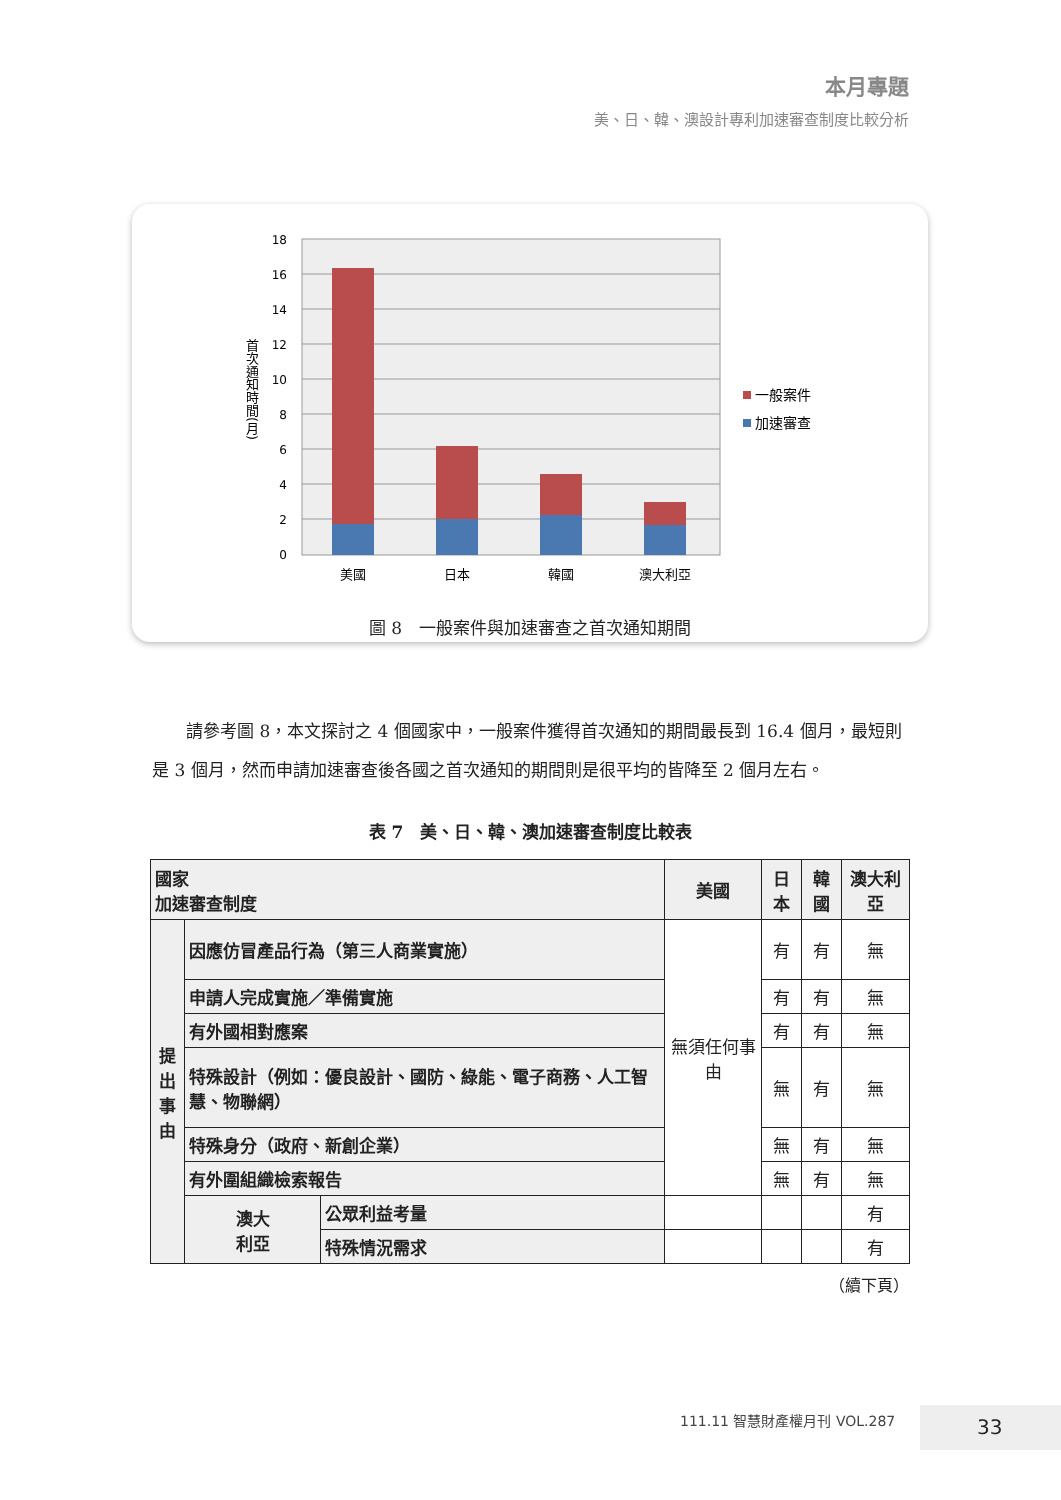本月專題
美、日、韓、澳設計專利加速審查制度比較分析
18
16
14
12
10
8
6
4
2
0
首次通知時間(月)
美國
日本
韓國
澳大利亞
一般案件
加速審查
圖 8　一般案件與加速審查之首次通知期間
請參考圖 8，本文探討之 4 個國家中，一般案件獲得首次通知的期間最長到 16.4 個月，最短則是 3 個月，然而申請加速審查後各國之首次通知的期間則是很平均的皆降至 2 個月左右。
表 7　美、日、韓、澳加速審查制度比較表
| 國家 加速審查制度 | | | 美國 | 日本 | 韓國 | 澳大利亞 |
| --- | --- | --- | --- | --- | --- | --- |
| 提出事由 | 因應仿冒產品行為（第三人商業實施） | | 無須任何事由 | 有 | 有 | 無 |
| | 申請人完成實施／準備實施 | | | 有 | 有 | 無 |
| | 有外國相對應案 | | | 有 | 有 | 無 |
| | 特殊設計（例如：優良設計、國防、綠能、電子商務、人工智慧、物聯網） | | | 無 | 有 | 無 |
| | 特殊身分（政府、新創企業） | | | 無 | 有 | 無 |
| | 有外圍組織檢索報告 | | | 無 | 有 | 無 |
| | 澳大 利亞 | 公眾利益考量 | | | | 有 |
| | | 特殊情況需求 | | | | 有 |
（續下頁）
111.11 智慧財產權月刊 VOL.287 33